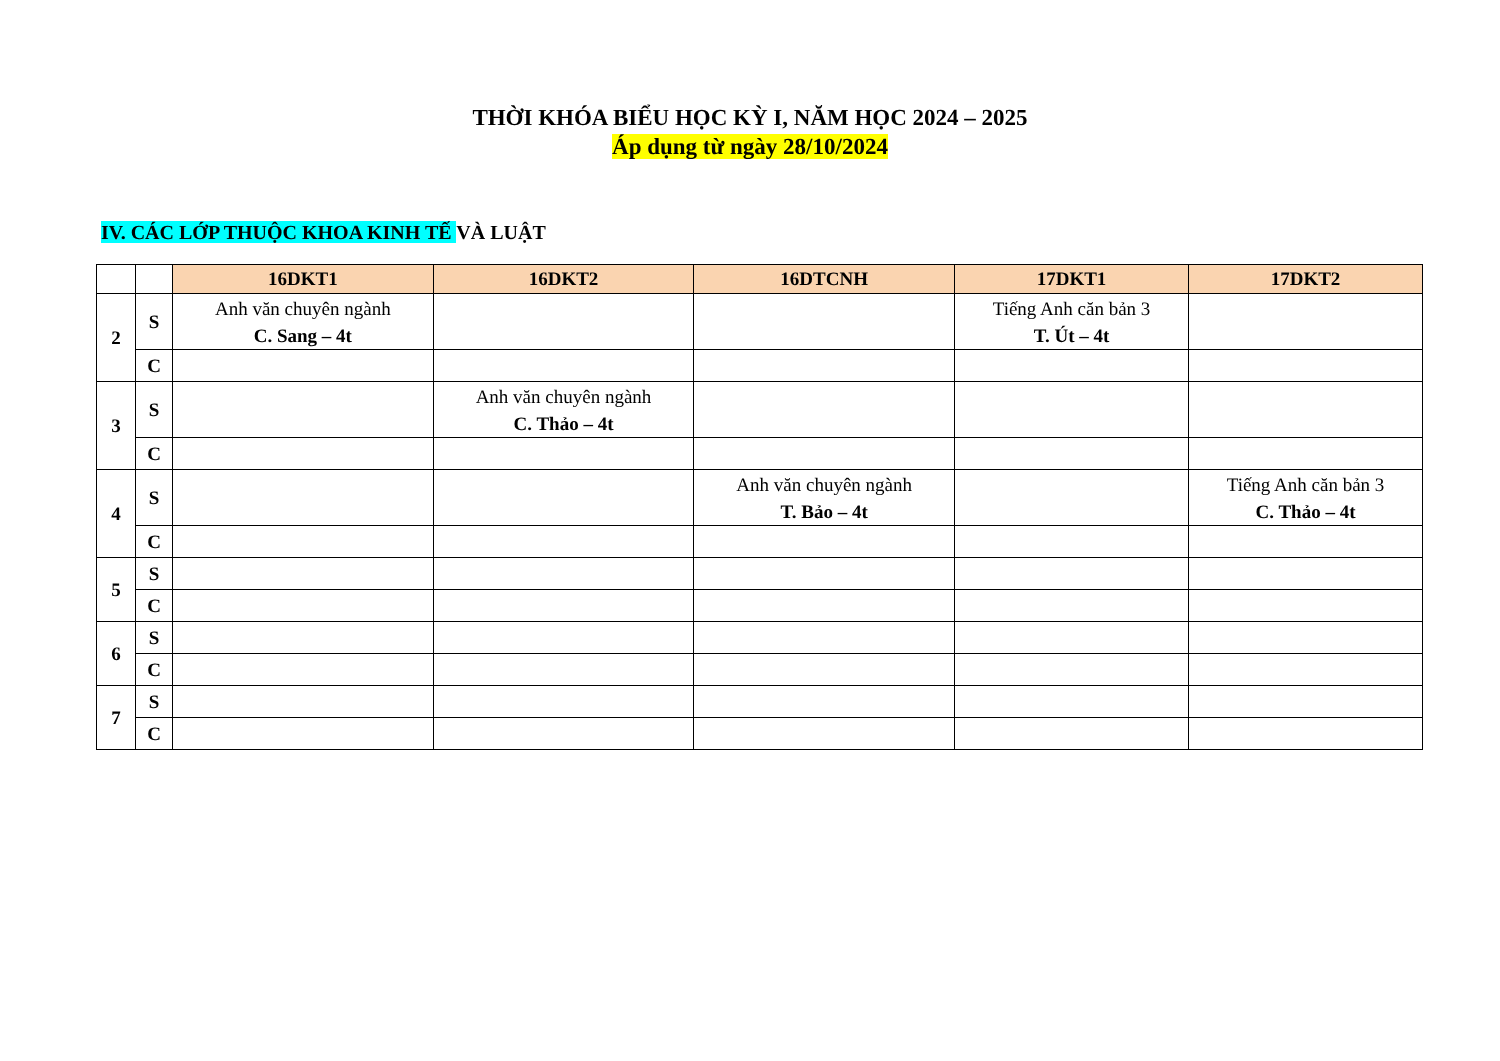THỜI KHÓA BIỂU HỌC KỲ I, NĂM HỌC 2024 – 2025
Áp dụng từ ngày 28/10/2024
IV. CÁC LỚP THUỘC KHOA KINH TẾ VÀ LUẬT
| | | 16DKT1 | 16DKT2 | 16DTCNH | 17DKT1 | 17DKT2 |
| --- | --- | --- | --- | --- | --- | --- |
| 2 | S | Anh văn chuyên ngành C. Sang – 4t | | | Tiếng Anh căn bản 3 T. Út – 4t | |
| | C | | | | | |
| 3 | S | | Anh văn chuyên ngành C. Thảo – 4t | | | |
| | C | | | | | |
| 4 | S | | | Anh văn chuyên ngành T. Bảo – 4t | | Tiếng Anh căn bản 3 C. Thảo – 4t |
| | C | | | | | |
| 5 | S | | | | | |
| | C | | | | | |
| 6 | S | | | | | |
| | C | | | | | |
| 7 | S | | | | | |
| | C | | | | | |